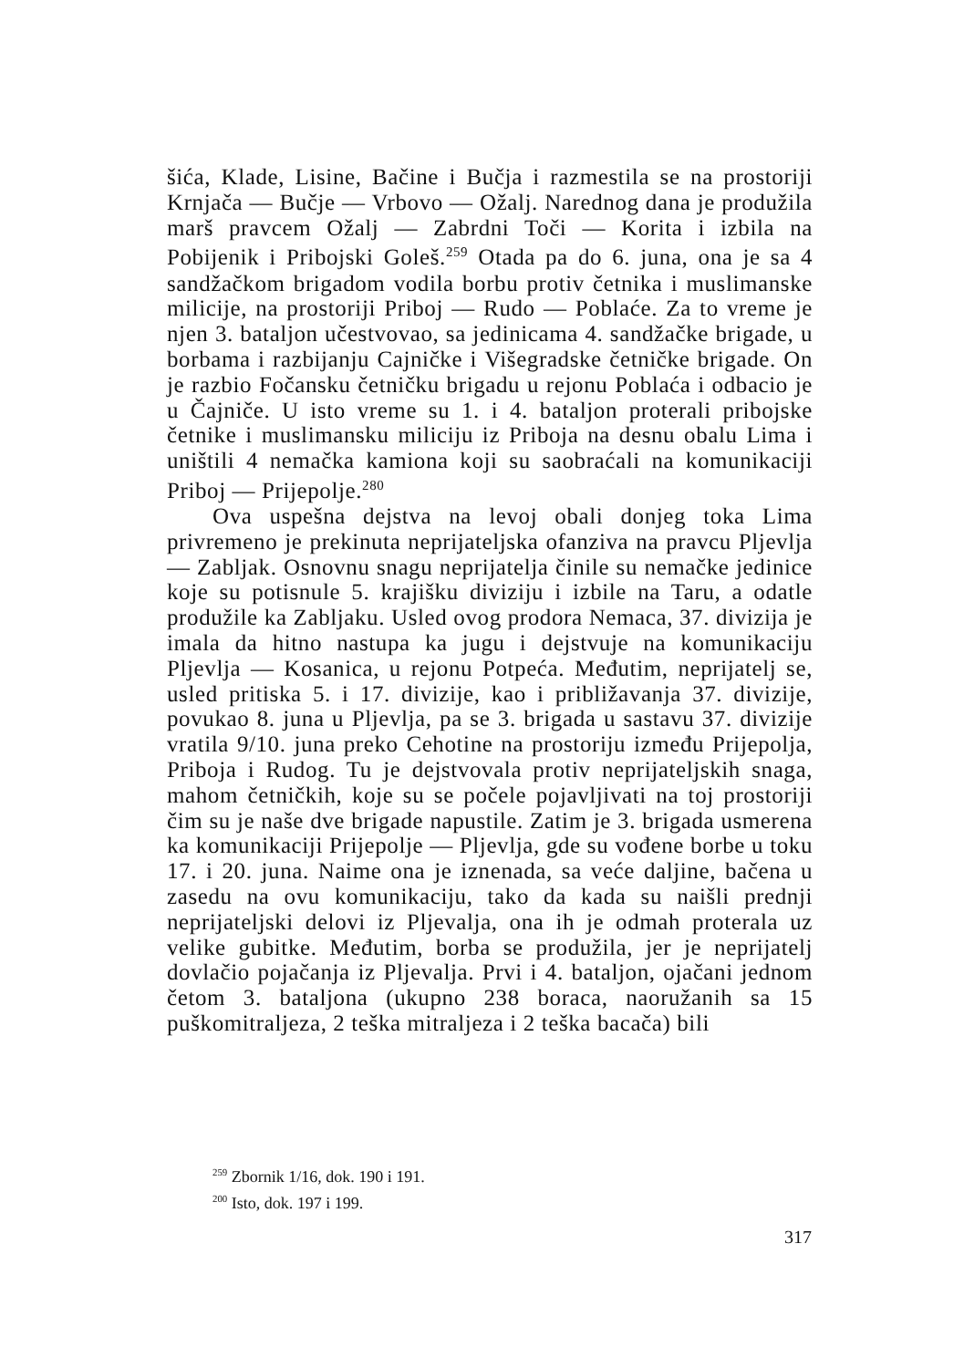šića, Klade, Lisine, Bačine i Bučja i razmestila se na prostoriji Krnjača — Bučje — Vrbovo — Ožalj. Narednog dana je produžila marš pravcem Ožalj — Zabrdni Toči — Korita i izbila na Pobijenik i Pribojski Goleš.<sup>259</sup> Otada pa do 6. juna, ona je sa 4 sandžačkom brigadom vodila borbu protiv četnika i muslimanske milicije, na prostoriji Priboj — Rudo — Poblaće. Za to vreme je njen 3. bataljon učestvovao, sa jedinicama 4. sandžačke brigade, u borbama i razbijanju Cajničke i Višegradske četničke brigade. On je razbio Fočansku četničku brigadu u rejonu Poblaća i odbacio je u Čajniče. U isto vreme su 1. i 4. bataljon proterali pribojske četnike i muslimansku miliciju iz Priboja na desnu obalu Lima i uništili 4 nemačka kamiona koji su saobraćali na komunikaciji Priboj — Prijepolje.<sup>280</sup>
Ova uspešna dejstva na levoj obali donjeg toka Lima privremeno je prekinuta neprijateljska ofanziva na pravcu Pljevlja — Zabljak. Osnovnu snagu neprijatelja činile su nemačke jedinice koje su potisnule 5. krajišku diviziju i izbile na Taru, a odatle produžile ka Zabljaku. Usled ovog prodora Nemaca, 37. divizija je imala da hitno nastupa ka jugu i dejstvuje na komunikaciju Pljevlja — Kosanica, u rejonu Potpeća. Međutim, neprijatelj se, usled pritiska 5. i 17. divizije, kao i približavanja 37. divizije, povukao 8. juna u Pljevlja, pa se 3. brigada u sastavu 37. divizije vratila 9/10. juna preko Cehotine na prostoriju između Prijepolja, Priboja i Rudog. Tu je dejstvovala protiv neprijateljskih snaga, mahom četničkih, koje su se počele pojavljivati na toj prostoriji čim su je naše dve brigade napustile. Zatim je 3. brigada usmerena ka komunikaciji Prijepolje — Pljevlja, gde su vođene borbe u toku 17. i 20. juna. Naime ona je iznenada, sa veće daljine, bačena u zasedu na ovu komunikaciju, tako da kada su naišli prednji neprijateljski delovi iz Pljevalja, ona ih je odmah proterala uz velike gubitke. Međutim, borba se produžila, jer je neprijatelj dovlačio pojačanja iz Pljevalja. Prvi i 4. bataljon, ojačani jednom četom 3. bataljona (ukupno 238 boraca, naoružanih sa 15 puškomitraljeza, 2 teška mitraljeza i 2 teška bacača) bili
<sup>259</sup> Zbornik 1/16, dok. 190 i 191.
<sup>200</sup> Isto, dok. 197 i 199.
317